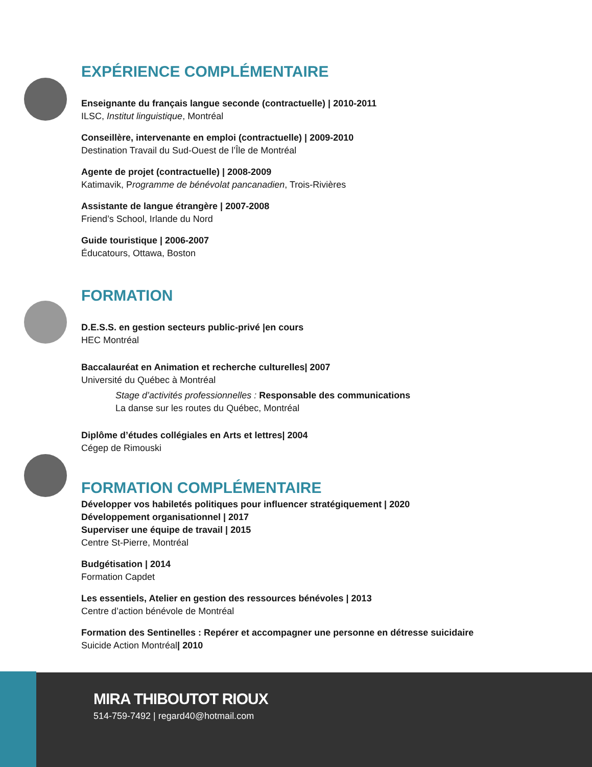EXPÉRIENCE COMPLÉMENTAIRE
Enseignante du français langue seconde (contractuelle) | 2010-2011
ILSC, Institut linguistique, Montréal
Conseillère, intervenante en emploi (contractuelle) | 2009-2010
Destination Travail du Sud-Ouest de l’Île de Montréal
Agente de projet (contractuelle) | 2008-2009
Katimavik, Programme de bénévolat pancanadien, Trois-Rivières
Assistante de langue étrangère | 2007-2008
Friend’s School, Irlande du Nord
Guide touristique | 2006-2007
Éducatours, Ottawa, Boston
FORMATION
D.E.S.S. en gestion secteurs public-privé |en cours
HEC Montréal
Baccalauréat en Animation et recherche culturelles| 2007
Université du Québec à Montréal
Stage d’activités professionnelles : Responsable des communications
La danse sur les routes du Québec, Montréal
Diplôme d’études collégiales en Arts et lettres| 2004
Cégep de Rimouski
FORMATION COMPLÉMENTAIRE
Développer vos habiletés politiques pour influencer stratégiquement | 2020
Développement organisationnel | 2017
Superviser une équipe de travail | 2015
Centre St-Pierre, Montréal
Budgétisation | 2014
Formation Capdet
Les essentiels, Atelier en gestion des ressources bénévoles | 2013
Centre d’action bénévole de Montréal
Formation des Sentinelles : Repérer et accompagner une personne en détresse suicidaire
Suicide Action Montréal| 2010
MIRA THIBOUTOT RIOUX
514-759-7492 | regard40@hotmail.com